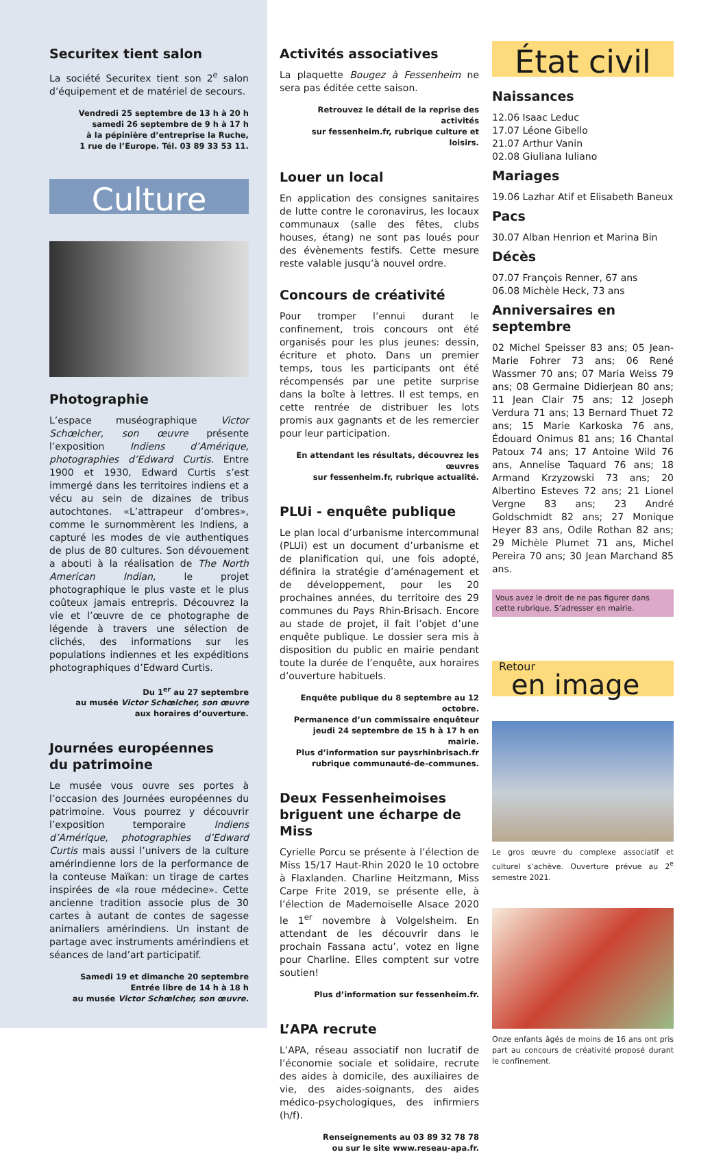Securitex tient salon
La société Securitex tient son 2<sup>e</sup> salon d’équipement et de matériel de secours.
Vendredi 25 septembre de 13 h à 20 h
samedi 26 septembre de 9 h à 17 h
à la pépinière d’entreprise la Ruche,
1 rue de l’Europe. Tél. 03 89 33 53 11.
Culture
Photographie
L’espace muséographique Victor Schœlcher, son œuvre présente l’exposition Indiens d’Amérique, photographies d’Edward Curtis. Entre 1900 et 1930, Edward Curtis s’est immergé dans les territoires indiens et a vécu au sein de dizaines de tribus autochtones. «L’attrapeur d’ombres», comme le surnommèrent les Indiens, a capturé les modes de vie authentiques de plus de 80 cultures. Son dévouement a abouti à la réalisation de The North American Indian, le projet photographique le plus vaste et le plus coûteux jamais entrepris. Découvrez la vie et l’œuvre de ce photographe de légende à travers une sélection de clichés, des informations sur les populations indiennes et les expéditions photographiques d’Edward Curtis.
Du 1<sup>er</sup> au 27 septembre
au musée Victor Schœlcher, son œuvre
aux horaires d’ouverture.
Journées européennes
du patrimoine
Le musée vous ouvre ses portes à l’occasion des Journées européennes du patrimoine. Vous pourrez y découvrir l’exposition temporaire Indiens d’Amérique, photographies d’Edward Curtis mais aussi l’univers de la culture amérindienne lors de la performance de la conteuse Maïkan: un tirage de cartes inspirées de «la roue médecine». Cette ancienne tradition associe plus de 30 cartes à autant de contes de sagesse animaliers amérindiens. Un instant de partage avec instruments amérindiens et séances de land’art participatif.
Samedi 19 et dimanche 20 septembre
Entrée libre de 14 h à 18 h
au musée Victor Schœlcher, son œuvre.
Activités associatives
La plaquette Bougez à Fessenheim ne sera pas éditée cette saison.
Retrouvez le détail de la reprise des activités
sur fessenheim.fr, rubrique culture et loisirs.
Louer un local
En application des consignes sanitaires de lutte contre le coronavirus, les locaux communaux (salle des fêtes, clubs houses, étang) ne sont pas loués pour des évènements festifs. Cette mesure reste valable jusqu’à nouvel ordre.
Concours de créativité
Pour tromper l’ennui durant le confinement, trois concours ont été organisés pour les plus jeunes: dessin, écriture et photo. Dans un premier temps, tous les participants ont été récompensés par une petite surprise dans la boîte à lettres. Il est temps, en cette rentrée de distribuer les lots promis aux gagnants et de les remercier pour leur participation.
En attendant les résultats, découvrez les œuvres
sur fessenheim.fr, rubrique actualité.
PLUi - enquête publique
Le plan local d’urbanisme intercommunal (PLUi) est un document d’urbanisme et de planification qui, une fois adopté, définira la stratégie d’aménagement et de développement, pour les 20 prochaines années, du territoire des 29 communes du Pays Rhin-Brisach. Encore au stade de projet, il fait l’objet d’une enquête publique. Le dossier sera mis à disposition du public en mairie pendant toute la durée de l’enquête, aux horaires d’ouverture habituels.
Enquête publique du 8 septembre au 12 octobre.
Permanence d’un commissaire enquêteur
jeudi 24 septembre de 15 h à 17 h en mairie.
Plus d’information sur paysrhinbrisach.fr
rubrique communauté-de-communes.
Deux Fessenheimoises
briguent une écharpe de Miss
Cyrielle Porcu se présente à l’élection de Miss 15/17 Haut-Rhin 2020 le 10 octobre à Flaxlanden. Charline Heitzmann, Miss Carpe Frite 2019, se présente elle, à l’élection de Mademoiselle Alsace 2020 le 1<sup>er</sup> novembre à Volgelsheim. En attendant de les découvrir dans le prochain Fassana actu’, votez en ligne pour Charline. Elles comptent sur votre soutien!
Plus d’information sur fessenheim.fr.
L’APA recrute
L’APA, réseau associatif non lucratif de l’économie sociale et solidaire, recrute des aides à domicile, des auxiliaires de vie, des aides-soignants, des aides médico-psychologiques, des infirmiers (h/f).
Renseignements au 03 89 32 78 78
ou sur le site www.reseau-apa.fr.
État civil
Naissances
12.06 Isaac Leduc
17.07 Léone Gibello
21.07 Arthur Vanin
02.08 Giuliana Iuliano
Mariages
19.06 Lazhar Atif et Elisabeth Baneux
Pacs
30.07 Alban Henrion et Marina Bin
Décès
07.07 François Renner, 67 ans
06.08 Michèle Heck, 73 ans
Anniversaires en septembre
02 Michel Speisser 83 ans; 05 Jean-Marie Fohrer 73 ans; 06 René Wassmer 70 ans; 07 Maria Weiss 79 ans; 08 Germaine Didierjean 80 ans; 11 Jean Clair 75 ans; 12 Joseph Verdura 71 ans; 13 Bernard Thuet 72 ans; 15 Marie Karkoska 76 ans, Édouard Onimus 81 ans; 16 Chantal Patoux 74 ans; 17 Antoine Wild 76 ans, Annelise Taquard 76 ans; 18 Armand Krzyzowski 73 ans; 20 Albertino Esteves 72 ans; 21 Lionel Vergne 83 ans; 23 André Goldschmidt 82 ans; 27 Monique Heyer 83 ans, Odile Rothan 82 ans; 29 Michèle Plumet 71 ans, Michel Pereira 70 ans; 30 Jean Marchand 85 ans.
Vous avez le droit de ne pas figurer dans cette rubrique. S’adresser en mairie.
Retour
en image
Le gros œuvre du complexe associatif et culturel s’achève. Ouverture prévue au 2<sup>e</sup> semestre 2021.
Onze enfants âgés de moins de 16 ans ont pris part au concours de créativité proposé durant le confinement.